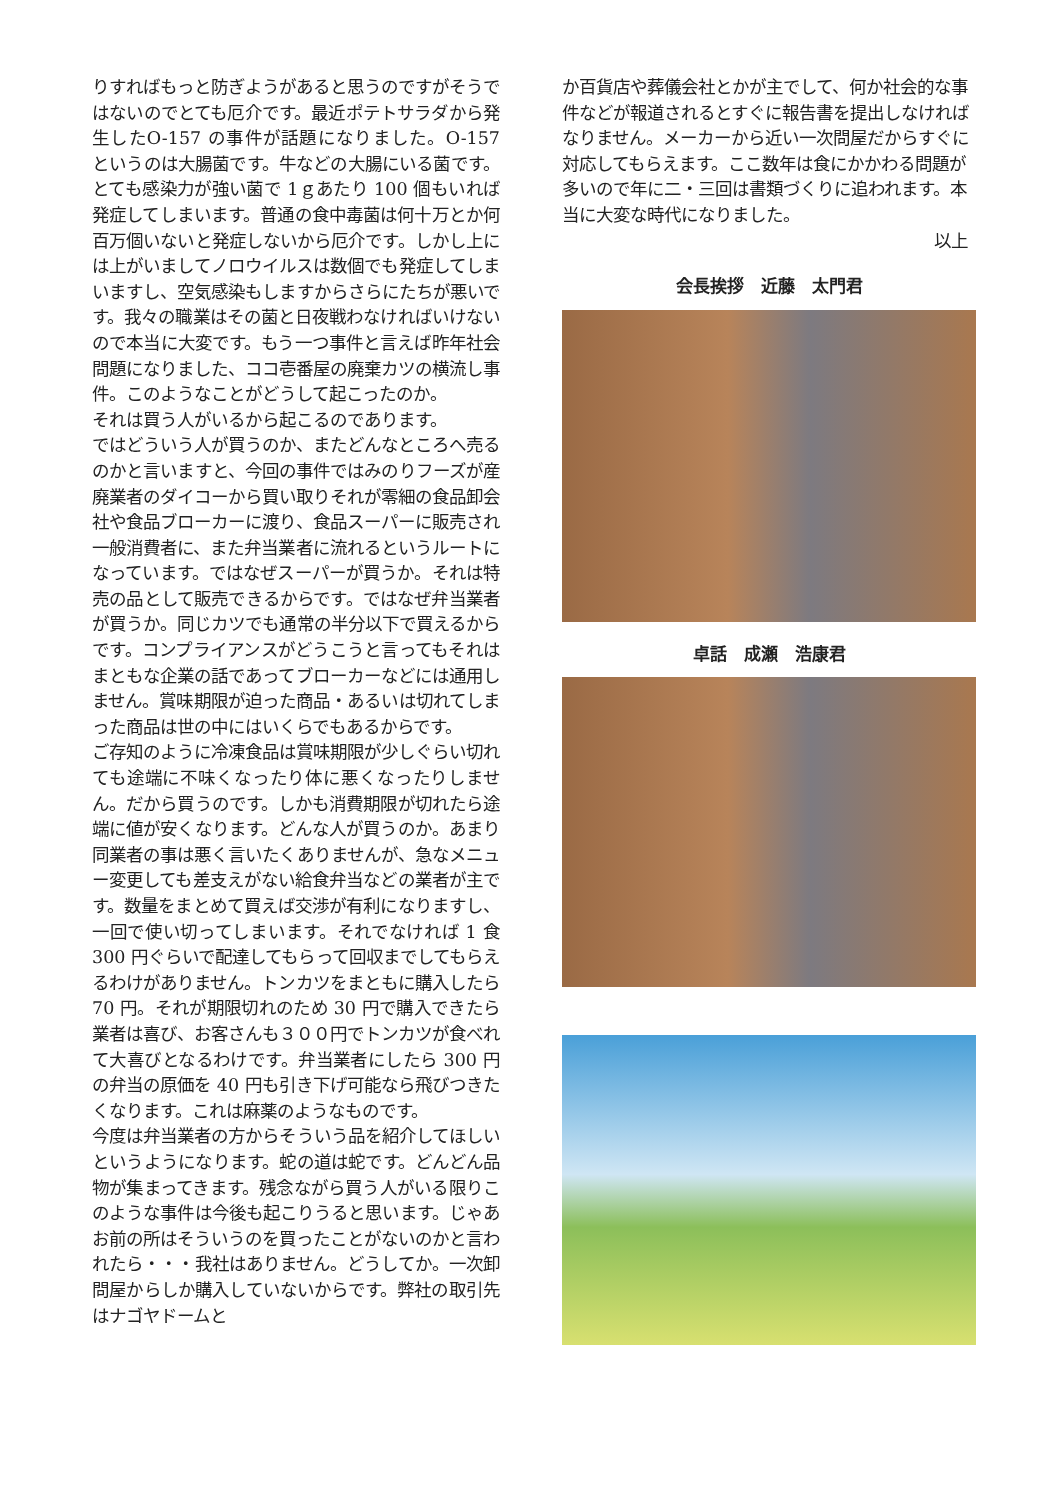りすればもっと防ぎようがあると思うのですがそうではないのでとても厄介です。最近ポテトサラダから発生したO-157 の事件が話題になりました。O-157 というのは大腸菌です。牛などの大腸にいる菌です。とても感染力が強い菌で 1ｇあたり 100 個もいれば発症してしまいます。普通の食中毒菌は何十万とか何百万個いないと発症しないから厄介です。しかし上には上がいましてノロウイルスは数個でも発症してしまいますし、空気感染もしますからさらにたちが悪いです。我々の職業はその菌と日夜戦わなければいけないので本当に大変です。もう一つ事件と言えば昨年社会問題になりました、ココ壱番屋の廃棄カツの横流し事件。このようなことがどうして起こったのか。
それは買う人がいるから起こるのであります。
ではどういう人が買うのか、またどんなところへ売るのかと言いますと、今回の事件ではみのりフーズが産廃業者のダイコーから買い取りそれが零細の食品卸会社や食品ブローカーに渡り、食品スーパーに販売され一般消費者に、また弁当業者に流れるというルートになっています。ではなぜスーパーが買うか。それは特売の品として販売できるからです。ではなぜ弁当業者が買うか。同じカツでも通常の半分以下で買えるからです。コンプライアンスがどうこうと言ってもそれはまともな企業の話であってブローカーなどには通用しません。賞味期限が迫った商品・あるいは切れてしまった商品は世の中にはいくらでもあるからです。
ご存知のように冷凍食品は賞味期限が少しぐらい切れても途端に不味くなったり体に悪くなったりしません。だから買うのです。しかも消費期限が切れたら途端に値が安くなります。どんな人が買うのか。あまり同業者の事は悪く言いたくありませんが、急なメニュー変更しても差支えがない給食弁当などの業者が主です。数量をまとめて買えば交渉が有利になりますし、一回で使い切ってしまいます。それでなければ 1 食 300 円ぐらいで配達してもらって回収までしてもらえるわけがありません。トンカツをまともに購入したら 70 円。それが期限切れのため 30 円で購入できたら業者は喜び、お客さんも３００円でトンカツが食べれて大喜びとなるわけです。弁当業者にしたら 300 円の弁当の原価を 40 円も引き下げ可能なら飛びつきたくなります。これは麻薬のようなものです。
今度は弁当業者の方からそういう品を紹介してほしいというようになります。蛇の道は蛇です。どんどん品物が集まってきます。残念ながら買う人がいる限りこのような事件は今後も起こりうると思います。じゃあお前の所はそういうのを買ったことがないのかと言われたら・・・我社はありません。どうしてか。一次卸問屋からしか購入していないからです。弊社の取引先はナゴヤドームと
か百貨店や葬儀会社とかが主でして、何か社会的な事件などが報道されるとすぐに報告書を提出しなければなりません。メーカーから近い一次問屋だからすぐに対応してもらえます。ここ数年は食にかかわる問題が多いので年に二・三回は書類づくりに追われます。本当に大変な時代になりました。
以上
会長挨拶　近藤　太門君
卓話　成瀬　浩康君